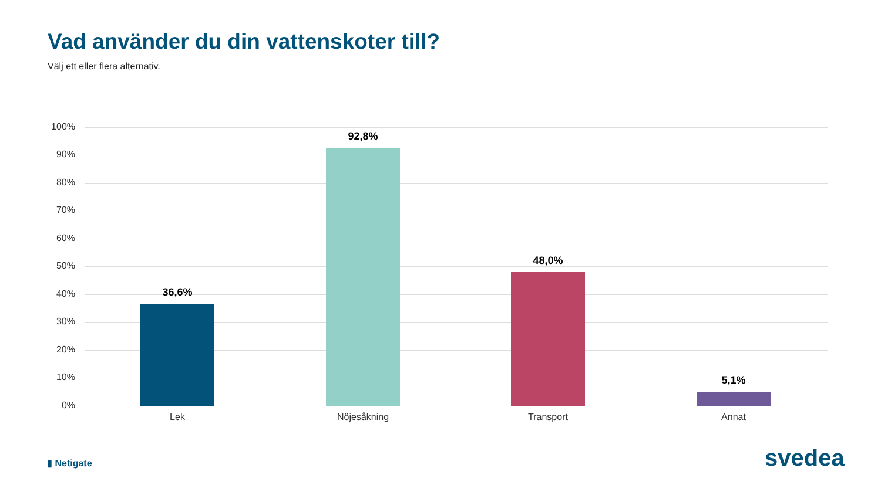Vad använder du din vattenskoter till?
Välj ett eller flera alternativ.
100%
90%
80%
70%
60%
50%
40%
30%
20%
10%
0%
36,6%
92,8%
48,0%
5,1%
Lek Nöjesåkning Transport Annat
▮ Netigate svedea